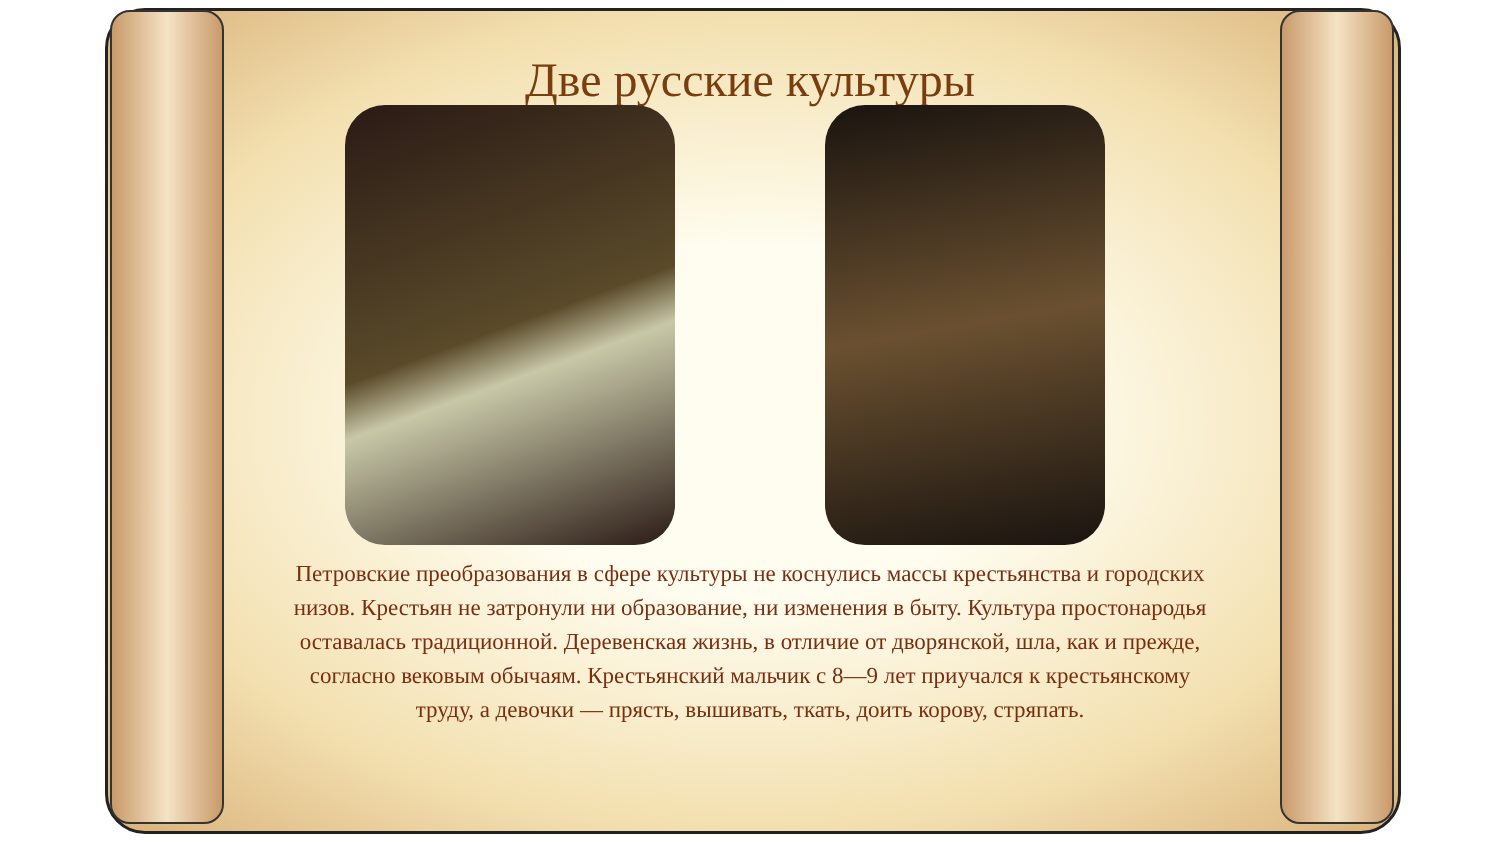Две русские культуры
Петровские преобразования в сфере культуры не коснулись массы крестьянства и городских низов. Крестьян не затронули ни образование, ни изменения в быту. Культура простонародья оставалась традиционной. Деревенская жизнь, в отличие от дворянской, шла, как и прежде, согласно вековым обычаям. Крестьянский мальчик с 8—9 лет приучался к крестьянскому труду, а девочки — прясть, вышивать, ткать, доить корову, стряпать.